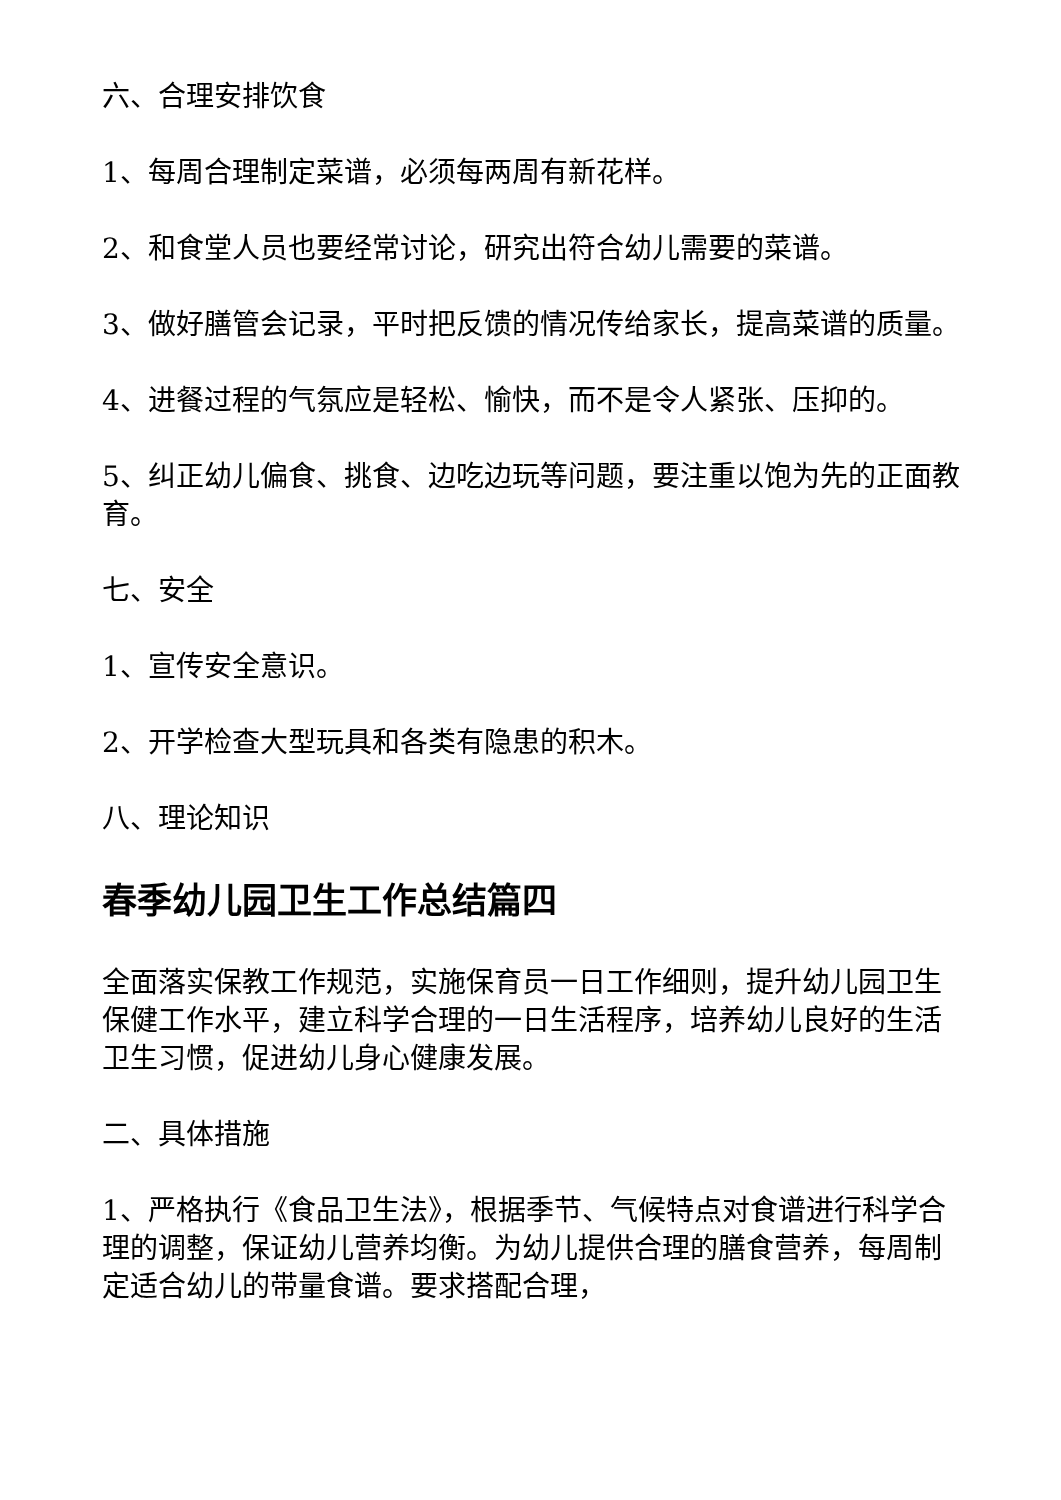六、合理安排饮食
1、每周合理制定菜谱，必须每两周有新花样。
2、和食堂人员也要经常讨论，研究出符合幼儿需要的菜谱。
3、做好膳管会记录，平时把反馈的情况传给家长，提高菜谱的质量。
4、进餐过程的气氛应是轻松、愉快，而不是令人紧张、压抑的。
5、纠正幼儿偏食、挑食、边吃边玩等问题，要注重以饱为先的正面教育。
七、安全
1、宣传安全意识。
2、开学检查大型玩具和各类有隐患的积木。
八、理论知识
春季幼儿园卫生工作总结篇四
全面落实保教工作规范，实施保育员一日工作细则，提升幼儿园卫生保健工作水平，建立科学合理的一日生活程序，培养幼儿良好的生活卫生习惯，促进幼儿身心健康发展。
二、具体措施
1、严格执行《食品卫生法》，根据季节、气候特点对食谱进行科学合理的调整，保证幼儿营养均衡。为幼儿提供合理的膳食营养，每周制定适合幼儿的带量食谱。要求搭配合理，